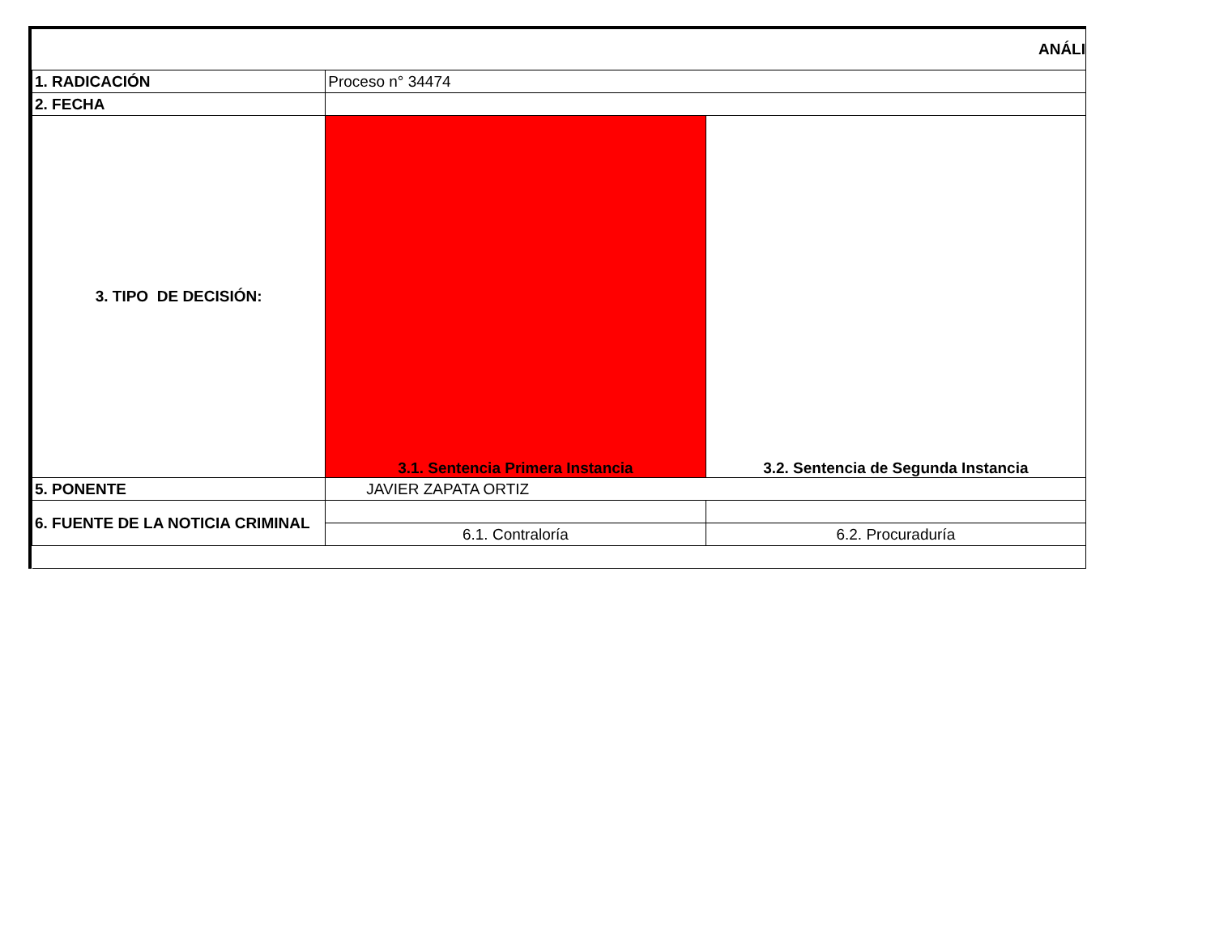| ANÁLI | | |
| 1. RADICACIÓN | Proceso n° 34474 | |
| 2. FECHA | | |
| 3. TIPO DE DECISIÓN: | 3.1. Sentencia Primera Instancia | 3.2. Sentencia de Segunda Instancia |
| 5. PONENTE | JAVIER ZAPATA ORTIZ | |
| 6. FUENTE DE LA NOTICIA CRIMINAL | | |
| | 6.1. Contraloría | 6.2. Procuraduría |